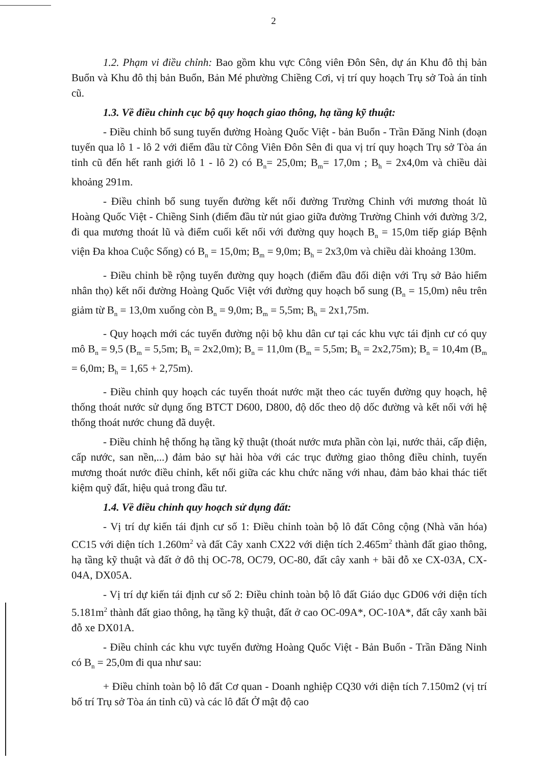2
1.2. Phạm vi điều chỉnh: Bao gồm khu vực Công viên Đôn Sên, dự án Khu đô thị bản Buổn và Khu đô thị bản Buổn, Bản Mé phường Chiềng Cơi, vị trí quy hoạch Trụ sở Toà án tỉnh cũ.
1.3. Về điều chỉnh cục bộ quy hoạch giao thông, hạ tầng kỹ thuật:
- Điều chỉnh bổ sung tuyến đường Hoàng Quốc Việt - bản Buổn - Trần Đăng Ninh (đoạn tuyến qua lô 1 - lô 2 với điểm đầu từ Công Viên Đôn Sên đi qua vị trí quy hoạch Trụ sở Tòa án tỉnh cũ đến hết ranh giới lô 1 - lô 2) có B<sub>n</sub>= 25,0m; B<sub>m</sub>= 17,0m ; B<sub>h</sub> = 2x4,0m và chiều dài khoảng 291m.
- Điều chỉnh bổ sung tuyến đường kết nối đường Trường Chinh với mương thoát lũ Hoàng Quốc Việt - Chiềng Sinh (điểm đầu từ nút giao giữa đường Trường Chinh với đường 3/2, đi qua mương thoát lũ và điểm cuối kết nối với đường quy hoạch B<sub>n</sub> = 15,0m tiếp giáp Bệnh viện Đa khoa Cuộc Sống) có B<sub>n</sub> = 15,0m; B<sub>m</sub> = 9,0m; B<sub>h</sub> = 2x3,0m và chiều dài khoảng 130m.
- Điều chỉnh bề rộng tuyến đường quy hoạch (điểm đầu đối diện với Trụ sở Bảo hiểm nhân thọ) kết nối đường Hoàng Quốc Việt với đường quy hoạch bổ sung (B<sub>n</sub> = 15,0m) nêu trên giảm từ B<sub>n</sub> = 13,0m xuống còn B<sub>n</sub> = 9,0m; B<sub>m</sub> = 5,5m; B<sub>h</sub> = 2x1,75m.
- Quy hoạch mới các tuyến đường nội bộ khu dân cư tại các khu vực tái định cư có quy mô B<sub>n</sub> = 9,5 (B<sub>m</sub> = 5,5m; B<sub>h</sub> = 2x2,0m); B<sub>n</sub> = 11,0m (B<sub>m</sub> = 5,5m; B<sub>h</sub> = 2x2,75m); B<sub>n</sub> = 10,4m (B<sub>m</sub> = 6,0m; B<sub>h</sub> = 1,65 + 2,75m).
- Điều chỉnh quy hoạch các tuyến thoát nước mặt theo các tuyến đường quy hoạch, hệ thống thoát nước sử dụng ống BTCT D600, D800, độ dốc theo dộ dốc đường và kết nối với hệ thống thoát nước chung đã duyệt.
- Điều chỉnh hệ thống hạ tầng kỹ thuật (thoát nước mưa phần còn lại, nước thải, cấp điện, cấp nước, san nền,...) đảm bảo sự hài hòa với các trục đường giao thông điều chỉnh, tuyến mương thoát nước điều chỉnh, kết nối giữa các khu chức năng với nhau, đảm bảo khai thác tiết kiệm quỹ đất, hiệu quả trong đầu tư.
1.4. Về điều chỉnh quy hoạch sử dụng đất:
- Vị trí dự kiến tái định cư số 1: Điều chỉnh toàn bộ lô đất Công cộng (Nhà văn hóa) CC15 với diện tích 1.260m<sup>2</sup> và đất Cây xanh CX22 với diện tích 2.465m<sup>2</sup> thành đất giao thông, hạ tầng kỹ thuật và đất ở đô thị OC-78, OC79, OC-80, đất cây xanh + bãi đỗ xe CX-03A, CX-04A, DX05A.
- Vị trí dự kiến tái định cư số 2: Điều chỉnh toàn bộ lô đất Giáo dục GD06 với diện tích 5.181m<sup>2</sup> thành đất giao thông, hạ tầng kỹ thuật, đất ở cao OC-09A*, OC-10A*, đất cây xanh bãi đỗ xe DX01A.
- Điều chỉnh các khu vực tuyến đường Hoàng Quốc Việt - Bản Buổn - Trần Đăng Ninh có B<sub>n</sub> = 25,0m đi qua như sau:
+ Điều chỉnh toàn bộ lô đất Cơ quan - Doanh nghiệp CQ30 với diện tích 7.150m2 (vị trí bố trí Trụ sở Tòa án tỉnh cũ) và các lô đất Ở mật độ cao